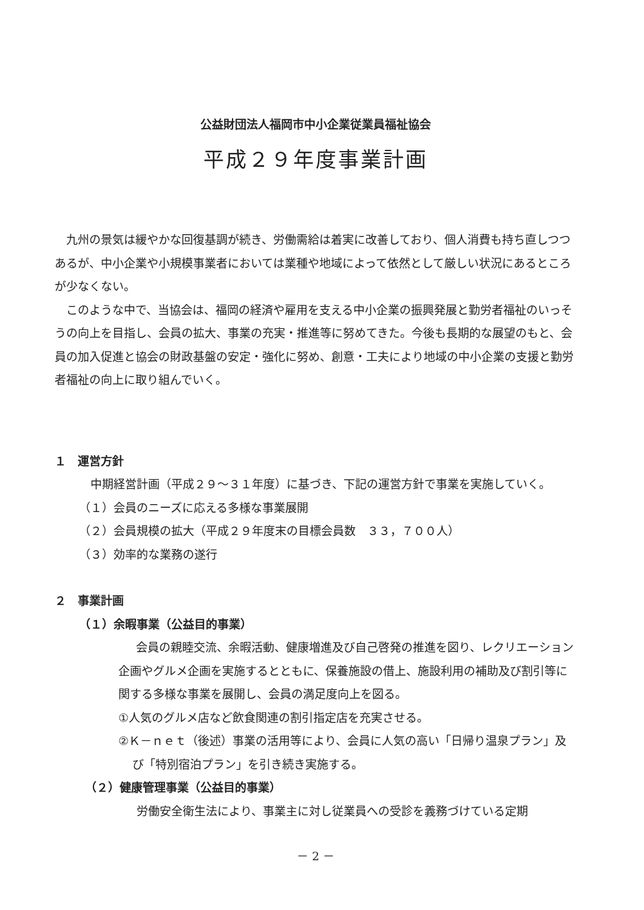公益財団法人福岡市中小企業従業員福祉協会
平成２９年度事業計画
九州の景気は緩やかな回復基調が続き、労働需給は着実に改善しており、個人消費も持ち直しつつあるが、中小企業や小規模事業者においては業種や地域によって依然として厳しい状況にあるところが少なくない。
このような中で、当協会は、福岡の経済や雇用を支える中小企業の振興発展と勤労者福祉のいっそうの向上を目指し、会員の拡大、事業の充実・推進等に努めてきた。今後も長期的な展望のもと、会員の加入促進と協会の財政基盤の安定・強化に努め、創意・工夫により地域の中小企業の支援と勤労者福祉の向上に取り組んでいく。
１　運営方針
中期経営計画（平成２９～３１年度）に基づき、下記の運営方針で事業を実施していく。
（１）会員のニーズに応える多様な事業展開
（２）会員規模の拡大（平成２９年度末の目標会員数　３３，７００人）
（３）効率的な業務の遂行
２　事業計画
（１）余暇事業（公益目的事業）
会員の親睦交流、余暇活動、健康増進及び自己啓発の推進を図り、レクリエーション企画やグルメ企画を実施するとともに、保養施設の借上、施設利用の補助及び割引等に関する多様な事業を展開し、会員の満足度向上を図る。
①人気のグルメ店など飲食関連の割引指定店を充実させる。
②Ｋ－ｎｅｔ（後述）事業の活用等により、会員に人気の高い「日帰り温泉プラン」及び「特別宿泊プラン」を引き続き実施する。
（２）健康管理事業（公益目的事業）
労働安全衛生法により、事業主に対し従業員への受診を義務づけている定期
－ 2 －